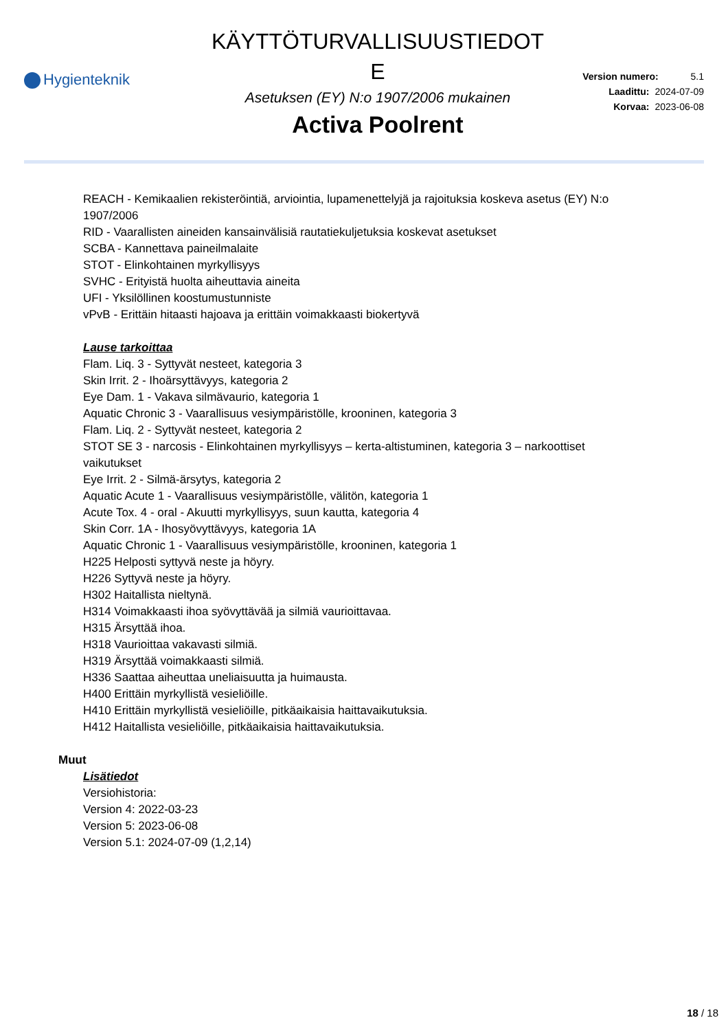Hygienteknik
KÄYTTÖTURVALLISUUSTIEDOT
E
Asetuksen (EY) N:o 1907/2006 mukainen
Activa Poolrent
Version numero: 5.1
Laadittu: 2024-07-09
Korvaa: 2023-06-08
REACH - Kemikaalien rekisteröintiä, arviointia, lupamenettelyjä ja rajoituksia koskeva asetus (EY) N:o
1907/2006
RID - Vaarallisten aineiden kansainvälisiä rautatiekuljetuksia koskevat asetukset
SCBA - Kannettava paineilmalaite
STOT - Elinkohtainen myrkyllisyys
SVHC - Erityistä huolta aiheuttavia aineita
UFI - Yksilöllinen koostumustunniste
vPvB - Erittäin hitaasti hajoava ja erittäin voimakkaasti biokertyvä
Lause tarkoittaa
Flam. Liq. 3 - Syttyvät nesteet, kategoria 3
Skin Irrit. 2 - Ihoärsyttävyys, kategoria 2
Eye Dam. 1 - Vakava silmävaurio, kategoria 1
Aquatic Chronic 3 - Vaarallisuus vesiympäristölle, krooninen, kategoria 3
Flam. Liq. 2 - Syttyvät nesteet, kategoria 2
STOT SE 3 - narcosis - Elinkohtainen myrkyllisyys – kerta-altistuminen, kategoria 3 – narkoottiset
vaikutukset
Eye Irrit. 2 - Silmä-ärsytys, kategoria 2
Aquatic Acute 1 - Vaarallisuus vesiympäristölle, välitön, kategoria 1
Acute Tox. 4 - oral - Akuutti myrkyllisyys, suun kautta, kategoria 4
Skin Corr. 1A - Ihosyövyttävyys, kategoria 1A
Aquatic Chronic 1 - Vaarallisuus vesiympäristölle, krooninen, kategoria 1
H225 Helposti syttyvä neste ja höyry.
H226 Syttyvä neste ja höyry.
H302 Haitallista nieltynä.
H314 Voimakkaasti ihoa syövyttävää ja silmiä vaurioittavaa.
H315 Ärsyttää ihoa.
H318 Vaurioittaa vakavasti silmiä.
H319 Ärsyttää voimakkaasti silmiä.
H336 Saattaa aiheuttaa uneliaisuutta ja huimausta.
H400 Erittäin myrkyllistä vesieliöille.
H410 Erittäin myrkyllistä vesieliöille, pitkäaikaisia haittavaikutuksia.
H412 Haitallista vesieliöille, pitkäaikaisia haittavaikutuksia.
Muut
Lisätiedot
Versiohistoria:
Version 4: 2022-03-23
Version 5: 2023-06-08
Version 5.1: 2024-07-09 (1,2,14)
18 / 18